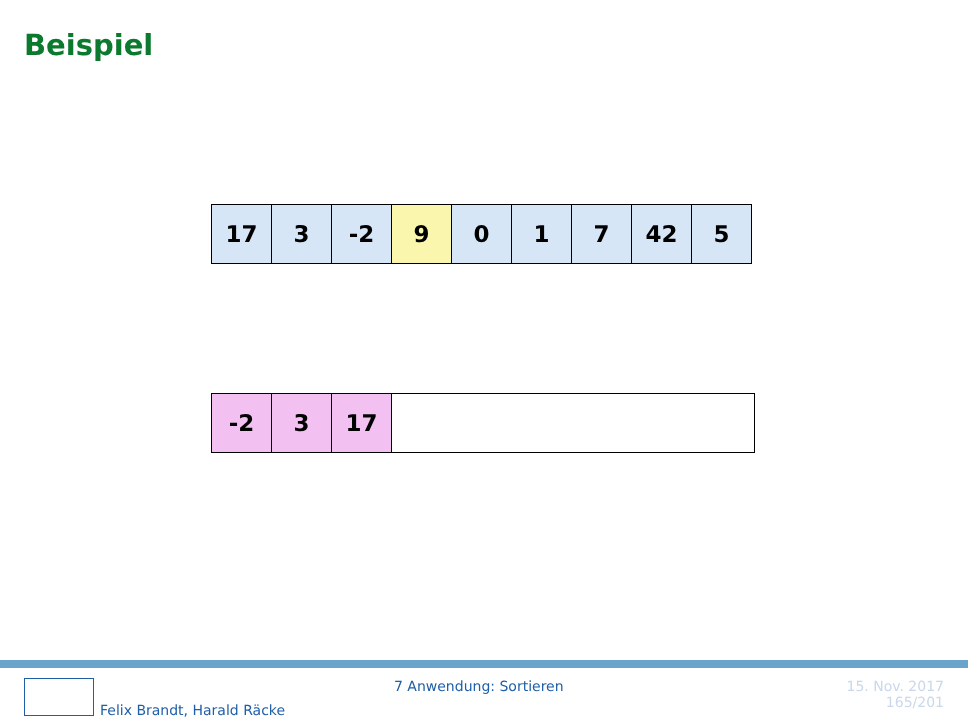Beispiel
| 17 | 3 | -2 | 9 | 0 | 1 | 7 | 42 | 5 |
| -2 | 3 | 17 | |
7 Anwendung: Sortieren
Felix Brandt, Harald Räcke
15. Nov. 2017
165/201